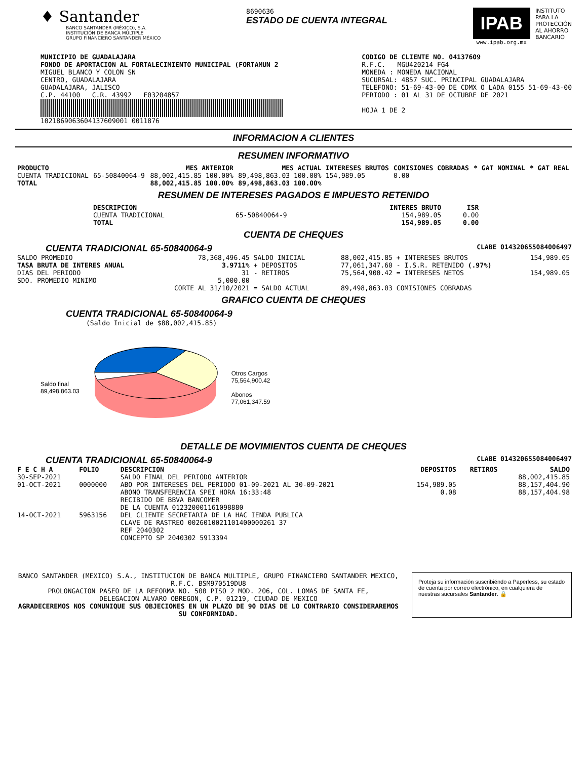♦ Santander
BANCO SANTANDER (MÉXICO), S.A.
INSTITUCIÓN DE BANCA MÚLTIPLE
GRUPO FINANCIERO SANTANDER MÉXICO
8690636
ESTADO DE CUENTA INTEGRAL
IPAB
www.ipab.org.mx
INSTITUTO
PARA LA
PROTECCIÓN
AL AHORRO
BANCARIO
MUNICIPIO DE GUADALAJARA
FONDO DE APORTACION AL FORTALECIMIENTO MUNICIPAL (FORTAMUN 2
MIGUEL BLANCO Y COLON SN
CENTRO, GUADALAJARA
GUADALAJARA, JALISCO
C.P. 44100 C.R. 43992 E03204857
1021869063604137609001 0011876
CODIGO DE CLIENTE NO. 04137609
R.F.C. MGU420214 FG4
MONEDA : MONEDA NACIONAL
SUCURSAL: 4857 SUC. PRINCIPAL GUADALAJARA
TELEFONO: 51-69-43-00 DE CDMX O LADA 0155 51-69-43-00
PERIODO : 01 AL 31 DE OCTUBRE DE 2021
HOJA 1 DE 2
INFORMACION A CLIENTES
RESUMEN INFORMATIVO
| PRODUCTO | | MES ANTERIOR | MES ACTUAL | INTERESES BRUTOS | COMISIONES COBRADAS | * GAT NOMINAL | * GAT REAL |
| --- | --- | --- | --- | --- | --- | --- | --- |
| CUENTA TRADICIONAL | 65-50840064-9 | 88,002,415.85 100.00% | 89,498,863.03 100.00% | 154,989.05 | 0.00 | | |
| TOTAL | | 88,002,415.85 100.00% | 89,498,863.03 100.00% | | | | |
RESUMEN DE INTERESES PAGADOS E IMPUESTO RETENIDO
| DESCRIPCION | | INTERES BRUTO | ISR |
| --- | --- | --- | --- |
| CUENTA TRADICIONAL | 65-50840064-9 | 154,989.05 | 0.00 |
| TOTAL | | 154,989.05 | 0.00 |
CUENTA DE CHEQUES
CUENTA TRADICIONAL 65-50840064-9 CLABE 014320655084006497
| SALDO PROMEDIO | 78,368,496.45 | SALDO INICIAL | 88,002,415.85 | + INTERESES BRUTOS | 154,989.05 |
| TASA BRUTA DE INTERES ANUAL | 3.9711% | + DEPOSITOS | 77,061,347.60 | - I.S.R. RETENIDO (.97%) | |
| DIAS DEL PERIODO | 31 | - RETIROS | 75,564,900.42 | = INTERESES NETOS | 154,989.05 |
| SDO. PROMEDIO MINIMO | 5,000.00 | | | | |
| | CORTE AL 31/10/2021 | = SALDO ACTUAL | 89,498,863.03 | COMISIONES COBRADAS | |
GRAFICO CUENTA DE CHEQUES
CUENTA TRADICIONAL 65-50840064-9
(Saldo Inicial de $88,002,415.85)
Saldo final
89,498,863.03
Otros Cargos
75,564,900.42
Abonos
77,061,347.59
DETALLE DE MOVIMIENTOS CUENTA DE CHEQUES
CUENTA TRADICIONAL 65-50840064-9 CLABE 014320655084006497
| F E C H A | FOLIO | DESCRIPCION | DEPOSITOS | RETIROS | SALDO |
| --- | --- | --- | --- | --- | --- |
| 30-SEP-2021 | | SALDO FINAL DEL PERIODO ANTERIOR | | | 88,002,415.85 |
| 01-OCT-2021 | 0000000 | ABO POR INTERESES DEL PERIODO 01-09-2021 AL 30-09-2021 | 154,989.05 | | 88,157,404.90 |
| 14-OCT-2021 | 5963156 | ABONO TRANSFERENCIA SPEI HORA 16:33:48 RECIBIDO DE BBVA BANCOMER DE LA CUENTA 012320001161098880 DEL CLIENTE SECRETARIA DE LA HAC IENDA PUBLICA CLAVE DE RASTREO 0026010021101400000261 37 REF 2040302 CONCEPTO SP 2040302 5913394 | 0.08 | | 88,157,404.98 |
BANCO SANTANDER (MEXICO) S.A., INSTITUCION DE BANCA MULTIPLE, GRUPO FINANCIERO SANTANDER MEXICO,
R.F.C. BSM970519DU8
PROLONGACION PASEO DE LA REFORMA NO. 500 PISO 2 MOD. 206, COL. LOMAS DE SANTA FE,
DELEGACION ALVARO OBREGON, C.P. 01219, CIUDAD DE MEXICO
AGRADECEREMOS NOS COMUNIQUE SUS OBJECIONES EN UN PLAZO DE 90 DIAS DE LO CONTRARIO CONSIDERAREMOS SU CONFORMIDAD.
Proteja su información suscribiéndo a Paperless, su estado de cuenta por correo electrónico, en cualquiera de nuestras sucursales Santander. 🔒